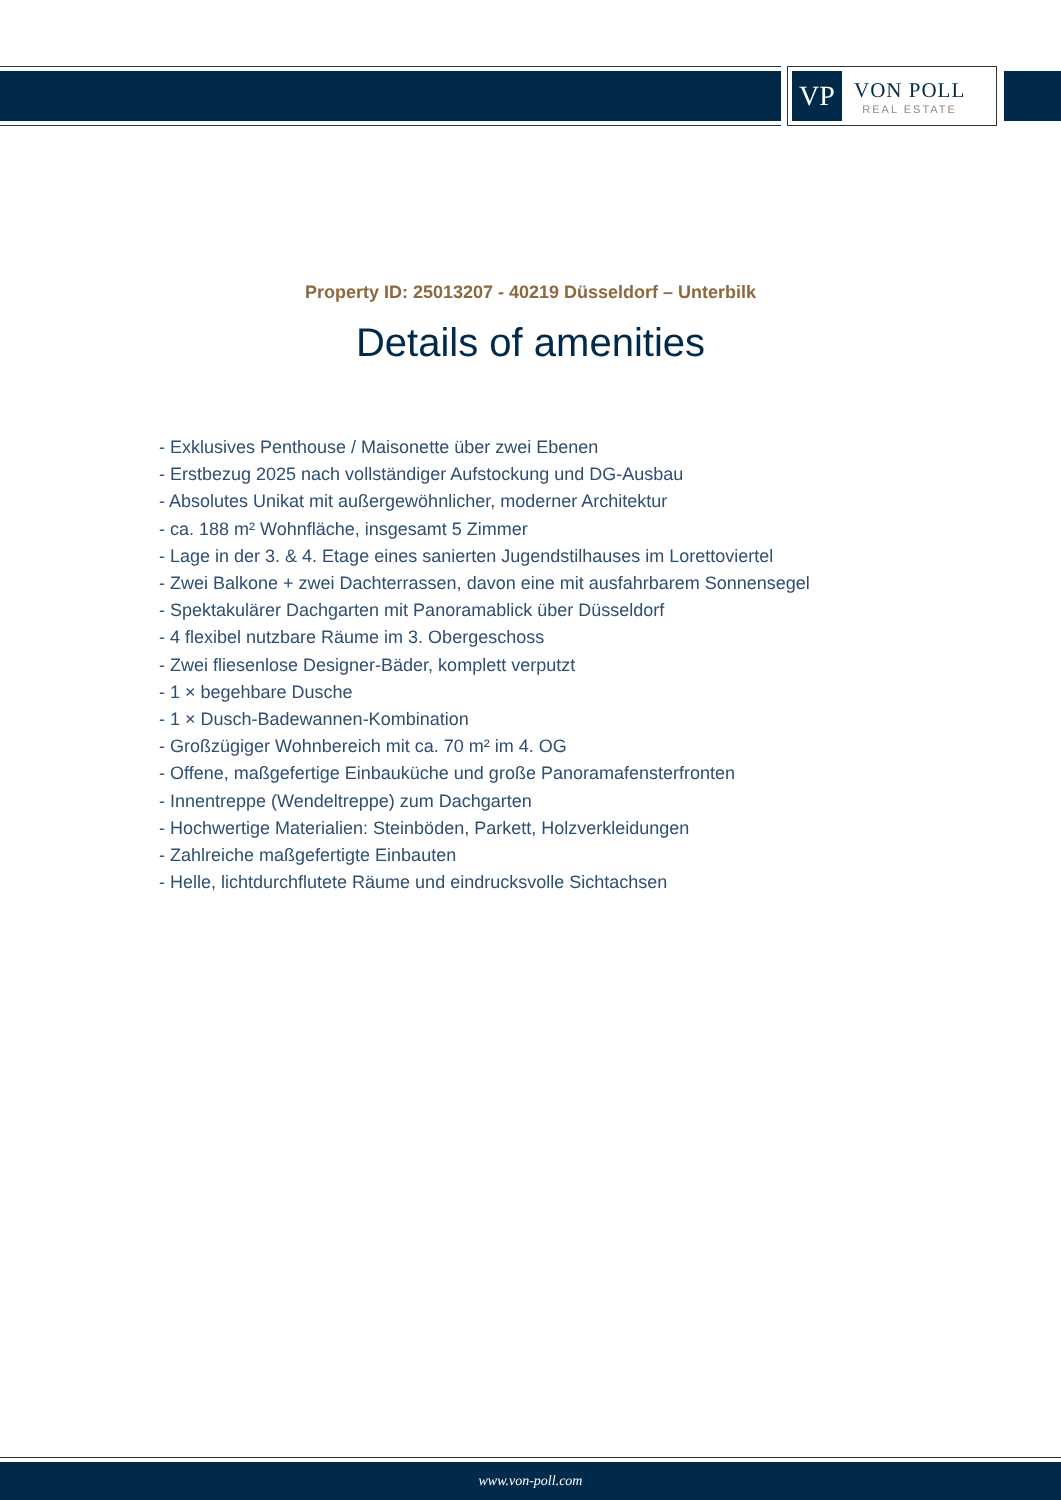VP
VON POLL
REAL ESTATE
Property ID: 25013207 - 40219 Düsseldorf – Unterbilk
Details of amenities
- Exklusives Penthouse / Maisonette über zwei Ebenen
- Erstbezug 2025 nach vollständiger Aufstockung und DG-Ausbau
- Absolutes Unikat mit außergewöhnlicher, moderner Architektur
- ca. 188 m² Wohnfläche, insgesamt 5 Zimmer
- Lage in der 3. & 4. Etage eines sanierten Jugendstilhauses im Lorettoviertel
- Zwei Balkone + zwei Dachterrassen, davon eine mit ausfahrbarem Sonnensegel
- Spektakulärer Dachgarten mit Panoramablick über Düsseldorf
- 4 flexibel nutzbare Räume im 3. Obergeschoss
- Zwei fliesenlose Designer-Bäder, komplett verputzt
- 1 × begehbare Dusche
- 1 × Dusch-Badewannen-Kombination
- Großzügiger Wohnbereich mit ca. 70 m² im 4. OG
- Offene, maßgefertige Einbauküche und große Panoramafensterfronten
- Innentreppe (Wendeltreppe) zum Dachgarten
- Hochwertige Materialien: Steinböden, Parkett, Holzverkleidungen
- Zahlreiche maßgefertigte Einbauten
- Helle, lichtdurchflutete Räume und eindrucksvolle Sichtachsen
www.von-poll.com